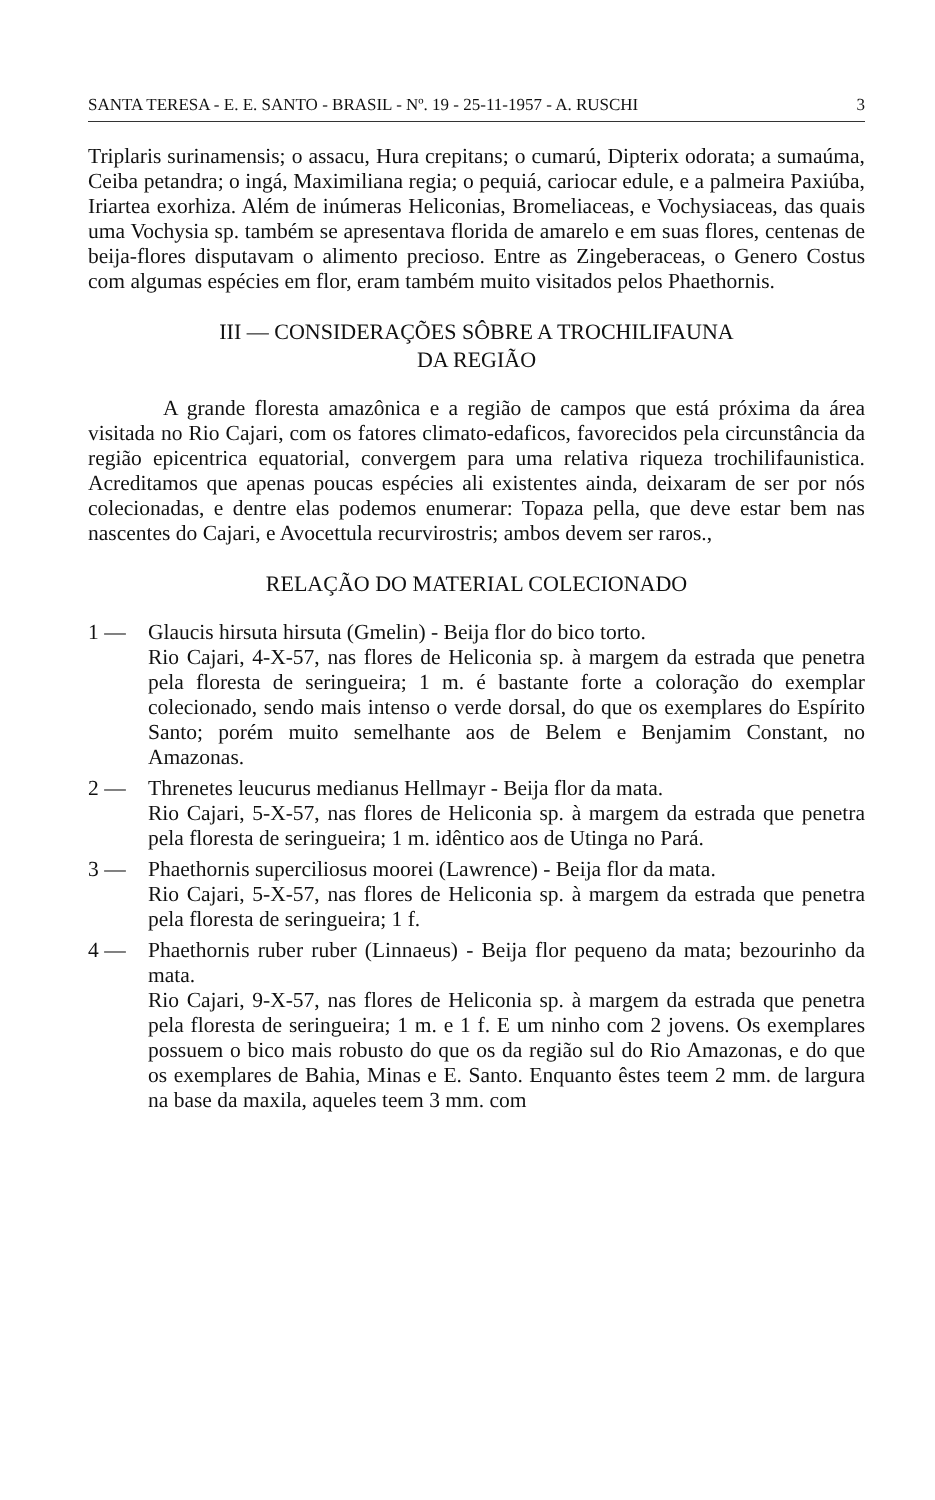SANTA TERESA - E. E. SANTO - BRASIL - Nº. 19 - 25-11-1957 - A. RUSCHI 3
Triplaris surinamensis; o assacu, Hura crepitans; o cumarú, Dipterix odorata; a sumaúma, Ceiba petandra; o ingá, Maximiliana regia; o pequiá, cariocar edule, e a palmeira Paxiúba, Iriartea exorhiza. Além de inúmeras Heliconias, Bromeliaceas, e Vochysiaceas, das quais uma Vochysia sp. também se apresentava florida de amarelo e em suas flores, centenas de beija-flores disputavam o alimento precioso. Entre as Zingeberaceas, o Genero Costus com algumas espécies em flor, eram também muito visitados pelos Phaethornis.
III — CONSIDERAÇÕES SÔBRE A TROCHILIFAUNA
DA REGIÃO
A grande floresta amazônica e a região de campos que está próxima da área visitada no Rio Cajari, com os fatores climato-edaficos, favorecidos pela circunstância da região epicentrica equatorial, convergem para uma relativa riqueza trochilifaunistica. Acreditamos que apenas poucas espécies ali existentes ainda, deixaram de ser por nós colecionadas, e dentre elas podemos enumerar: Topaza pella, que deve estar bem nas nascentes do Cajari, e Avocettula recurvirostris; ambos devem ser raros.,
RELAÇÃO DO MATERIAL COLECIONADO
1 — Glaucis hirsuta hirsuta (Gmelin) - Beija flor do bico torto.
Rio Cajari, 4-X-57, nas flores de Heliconia sp. à margem da estrada que penetra pela floresta de seringueira; 1 m. é bastante forte a coloração do exemplar colecionado, sendo mais intenso o verde dorsal, do que os exemplares do Espírito Santo; porém muito semelhante aos de Belem e Benjamim Constant, no Amazonas.
2 — Threnetes leucurus medianus Hellmayr - Beija flor da mata.
Rio Cajari, 5-X-57, nas flores de Heliconia sp. à margem da estrada que penetra pela floresta de seringueira; 1 m. idêntico aos de Utinga no Pará.
3 — Phaethornis superciliosus moorei (Lawrence) - Beija flor da mata.
Rio Cajari, 5-X-57, nas flores de Heliconia sp. à margem da estrada que penetra pela floresta de seringueira; 1 f.
4 — Phaethornis ruber ruber (Linnaeus) - Beija flor pequeno da mata; bezourinho da mata.
Rio Cajari, 9-X-57, nas flores de Heliconia sp. à margem da estrada que penetra pela floresta de seringueira; 1 m. e 1 f. E um ninho com 2 jovens. Os exemplares possuem o bico mais robusto do que os da região sul do Rio Amazonas, e do que os exemplares de Bahia, Minas e E. Santo. Enquanto êstes teem 2 mm. de largura na base da maxila, aqueles teem 3 mm. com